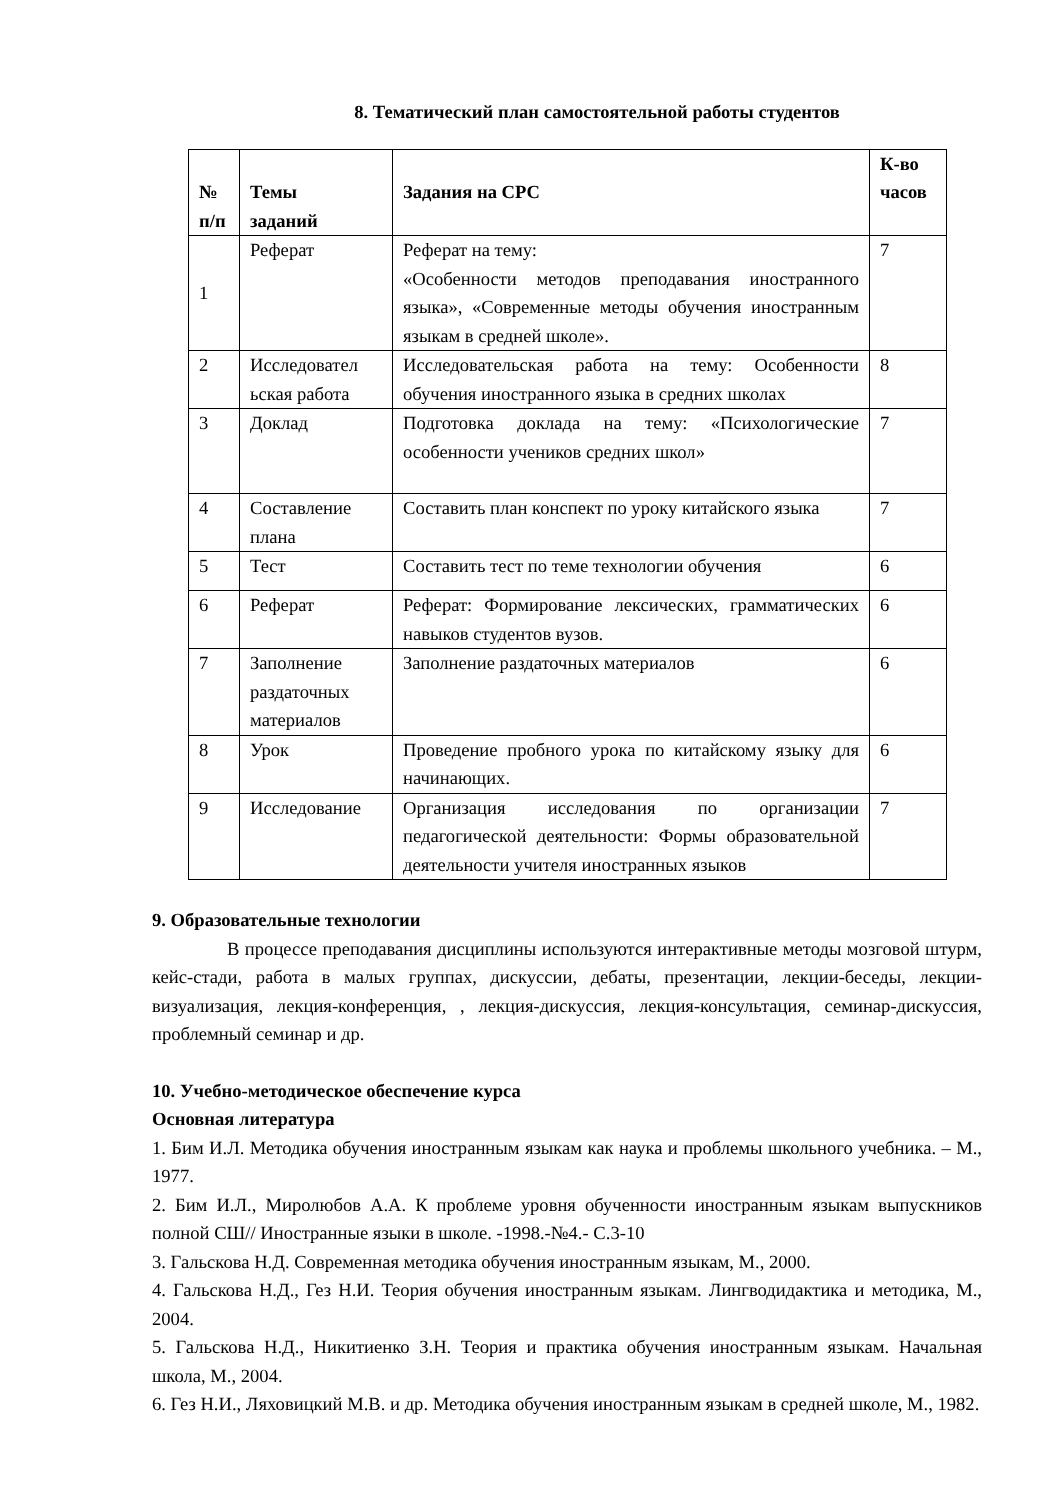8. Тематический план самостоятельной работы студентов
| № п/п | Темы заданий | Задания на СРС | К-во часов |
| --- | --- | --- | --- |
| 1 | Реферат | Реферат на тему: «Особенности методов преподавания иностранного языка», «Современные методы обучения иностранным языкам в средней школе». | 7 |
| 2 | Исследовател ьская работа | Исследовательская работа на тему: Особенности обучения иностранного языка в средних школах | 8 |
| 3 | Доклад | Подготовка доклада на тему: «Психологические особенности учеников средних школ» | 7 |
| 4 | Составление плана | Составить план конспект по уроку китайского языка | 7 |
| 5 | Тест | Составить тест по теме технологии обучения | 6 |
| 6 | Реферат | Реферат: Формирование лексических, грамматических навыков студентов вузов. | 6 |
| 7 | Заполнение раздаточных материалов | Заполнение раздаточных материалов | 6 |
| 8 | Урок | Проведение пробного урока по китайскому языку для начинающих. | 6 |
| 9 | Исследование | Организация исследования по организации педагогической деятельности: Формы образовательной деятельности учителя иностранных языков | 7 |
9. Образовательные технологии
В процессе преподавания дисциплины используются интерактивные методы мозговой штурм, кейс-стади, работа в малых группах, дискуссии, дебаты, презентации, лекции-беседы, лекции-визуализация, лекция-конференция, , лекция-дискуссия, лекция-консультация, семинар-дискуссия, проблемный семинар и др.
10. Учебно-методическое обеспечение курса
Основная литература
1. Бим И.Л. Методика обучения иностранным языкам как наука и проблемы школьного учебника. – М., 1977.
2. Бим И.Л., Миролюбов А.А. К проблеме уровня обученности иностранным языкам выпускников полной СШ// Иностранные языки в школе. -1998.-№4.- С.3-10
3. Гальскова Н.Д. Современная методика обучения иностранным языкам, М., 2000.
4. Гальскова Н.Д., Гез Н.И. Теория обучения иностранным языкам. Лингводидактика и методика, М., 2004.
5. Гальскова Н.Д., Никитиенко З.Н. Теория и практика обучения иностранным языкам. Начальная школа, М., 2004.
6. Гез Н.И., Ляховицкий М.В. и др. Методика обучения иностранным языкам в средней школе, М., 1982.